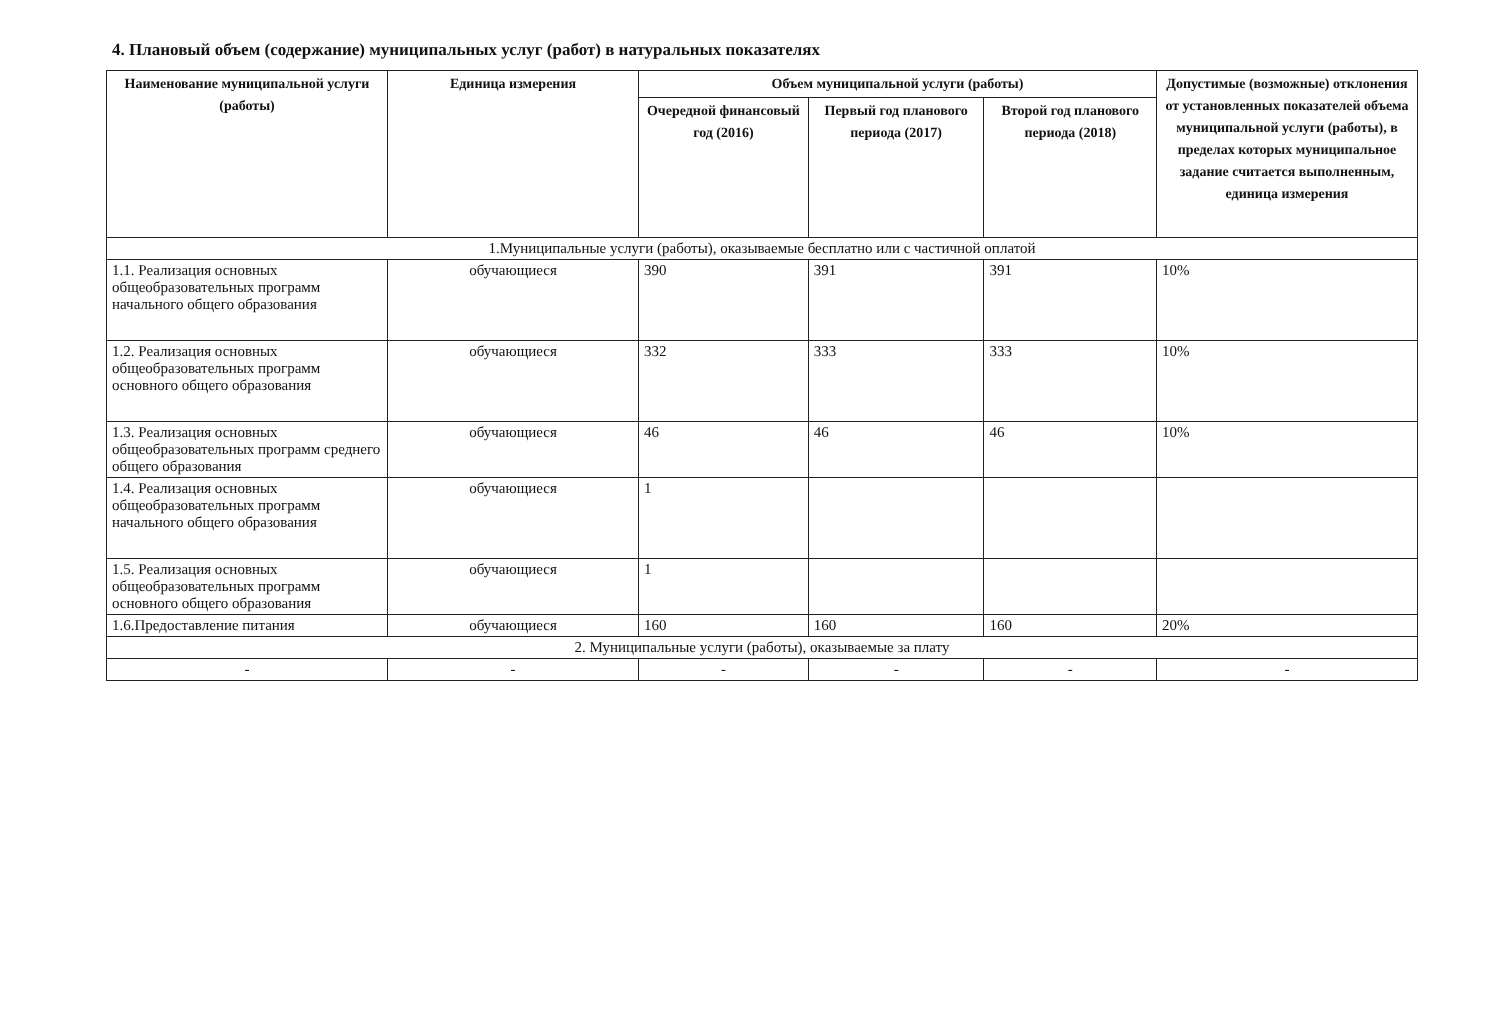4. Плановый объем (содержание) муниципальных услуг (работ) в натуральных показателях
| Наименование муниципальной услуги (работы) | Единица измерения | Объем муниципальной услуги (работы) | | | Допустимые (возможные) отклонения от установленных показателей объема муниципальной услуги (работы), в пределах которых муниципальное задание считается выполненным, единица измерения |
| --- | --- | --- | --- | --- | --- |
| | | Очередной финансовый год (2016) | Первый год планового периода (2017) | Второй год планового периода (2018) | |
| 1.Муниципальные услуги (работы), оказываемые бесплатно или с частичной оплатой | | | | | |
| 1.1. Реализация основных общеобразовательных программ начального общего образования | обучающиеся | 390 | 391 | 391 | 10% |
| 1.2. Реализация основных общеобразовательных программ основного общего образования | обучающиеся | 332 | 333 | 333 | 10% |
| 1.3. Реализация основных общеобразовательных программ среднего общего образования | обучающиеся | 46 | 46 | 46 | 10% |
| 1.4. Реализация основных общеобразовательных программ начального общего образования | обучающиеся | 1 | | | |
| 1.5. Реализация основных общеобразовательных программ основного общего образования | обучающиеся | 1 | | | |
| 1.6.Предоставление питания | обучающиеся | 160 | 160 | 160 | 20% |
| 2. Муниципальные услуги (работы), оказываемые за плату | | | | | |
| - | - | - | - | - | - |